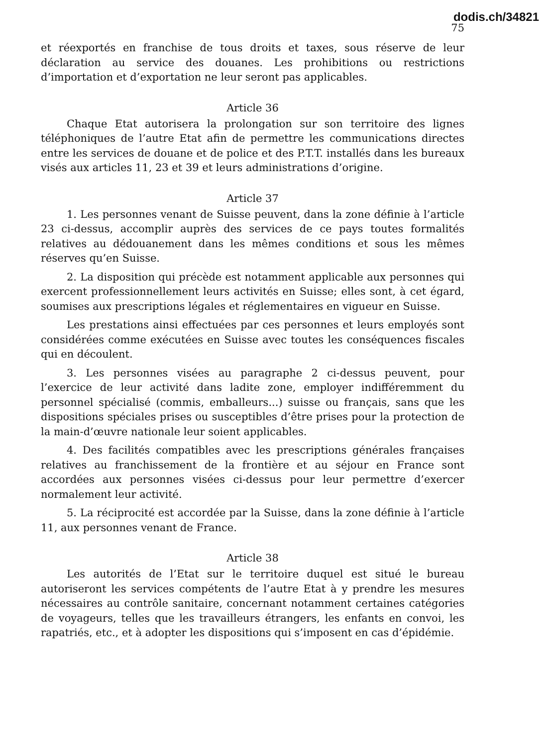dodis.ch/34821
75
et réexportés en franchise de tous droits et taxes, sous réserve de leur déclaration au service des douanes. Les prohibitions ou restrictions d’importation et d’exportation ne leur seront pas applicables.
Article 36
Chaque Etat autorisera la prolongation sur son territoire des lignes téléphoniques de l’autre Etat afin de permettre les communications directes entre les services de douane et de police et des P.T.T. installés dans les bureaux visés aux articles 11, 23 et 39 et leurs administrations d’origine.
Article 37
1. Les personnes venant de Suisse peuvent, dans la zone définie à l’article 23 ci-dessus, accomplir auprès des services de ce pays toutes formalités relatives au dédouanement dans les mêmes conditions et sous les mêmes réserves qu’en Suisse.
2. La disposition qui précède est notamment applicable aux personnes qui exercent professionnellement leurs activités en Suisse; elles sont, à cet égard, soumises aux prescriptions légales et réglementaires en vigueur en Suisse.
Les prestations ainsi effectuées par ces personnes et leurs employés sont considérées comme exécutées en Suisse avec toutes les conséquences fiscales qui en découlent.
3. Les personnes visées au paragraphe 2 ci-dessus peuvent, pour l’exercice de leur activité dans ladite zone, employer indifféremment du personnel spécialisé (commis, emballeurs...) suisse ou français, sans que les dispositions spéciales prises ou susceptibles d’être prises pour la protection de la main-d’œuvre nationale leur soient applicables.
4. Des facilités compatibles avec les prescriptions générales françaises relatives au franchissement de la frontière et au séjour en France sont accordées aux personnes visées ci-dessus pour leur permettre d’exercer normalement leur activité.
5. La réciprocité est accordée par la Suisse, dans la zone définie à l’article 11, aux personnes venant de France.
Article 38
Les autorités de l’Etat sur le territoire duquel est situé le bureau autoriseront les services compétents de l’autre Etat à y prendre les mesures nécessaires au contrôle sanitaire, concernant notamment certaines catégories de voyageurs, telles que les travailleurs étrangers, les enfants en convoi, les rapatriés, etc., et à adopter les dispositions qui s’imposent en cas d’épidémie.